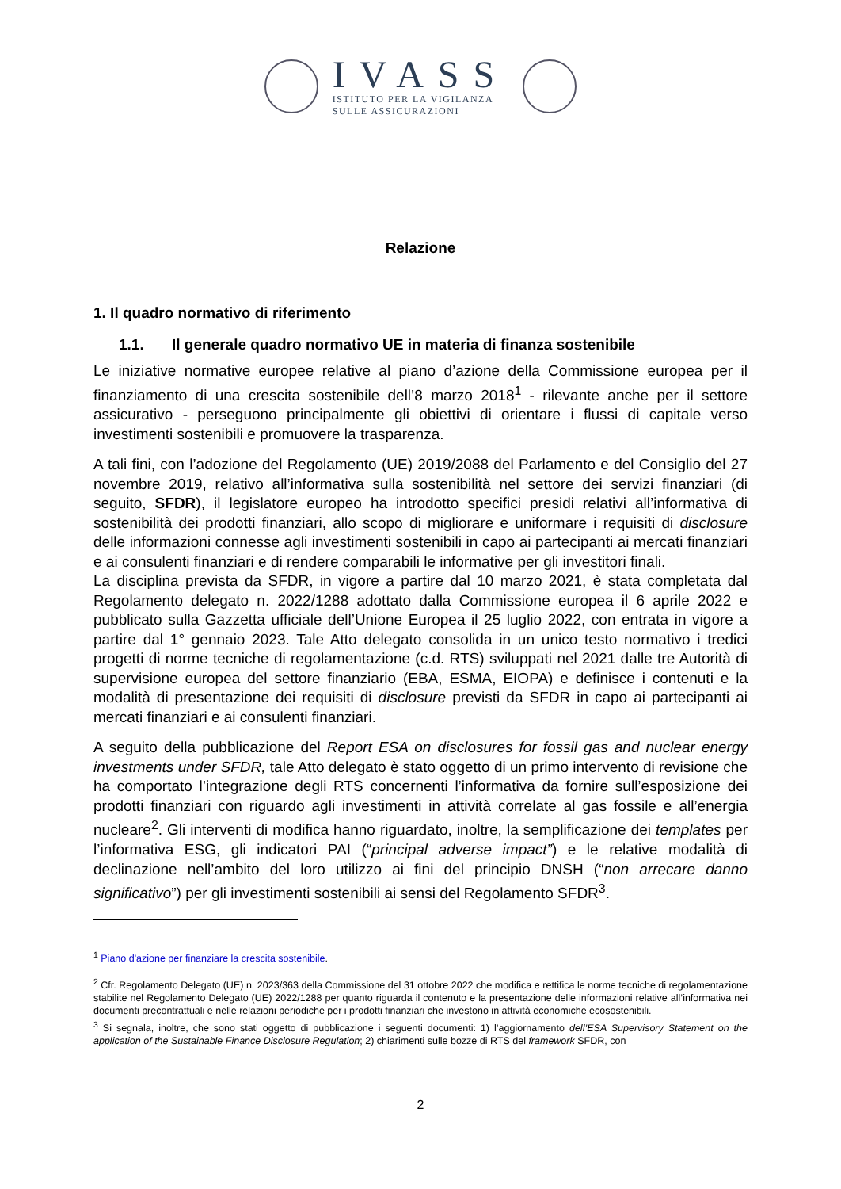IVASS
ISTITUTO PER LA VIGILANZA
SULLE ASSICURAZIONI
Relazione
1. Il quadro normativo di riferimento
1.1. Il generale quadro normativo UE in materia di finanza sostenibile
Le iniziative normative europee relative al piano d’azione della Commissione europea per il finanziamento di una crescita sostenibile dell’8 marzo 2018<sup>1</sup> - rilevante anche per il settore assicurativo - perseguono principalmente gli obiettivi di orientare i flussi di capitale verso investimenti sostenibili e promuovere la trasparenza.
A tali fini, con l’adozione del Regolamento (UE) 2019/2088 del Parlamento e del Consiglio del 27 novembre 2019, relativo all’informativa sulla sostenibilità nel settore dei servizi finanziari (di seguito, SFDR), il legislatore europeo ha introdotto specifici presidi relativi all’informativa di sostenibilità dei prodotti finanziari, allo scopo di migliorare e uniformare i requisiti di disclosure delle informazioni connesse agli investimenti sostenibili in capo ai partecipanti ai mercati finanziari e ai consulenti finanziari e di rendere comparabili le informative per gli investitori finali.
La disciplina prevista da SFDR, in vigore a partire dal 10 marzo 2021, è stata completata dal Regolamento delegato n. 2022/1288 adottato dalla Commissione europea il 6 aprile 2022 e pubblicato sulla Gazzetta ufficiale dell’Unione Europea il 25 luglio 2022, con entrata in vigore a partire dal 1° gennaio 2023. Tale Atto delegato consolida in un unico testo normativo i tredici progetti di norme tecniche di regolamentazione (c.d. RTS) sviluppati nel 2021 dalle tre Autorità di supervisione europea del settore finanziario (EBA, ESMA, EIOPA) e definisce i contenuti e la modalità di presentazione dei requisiti di disclosure previsti da SFDR in capo ai partecipanti ai mercati finanziari e ai consulenti finanziari.
A seguito della pubblicazione del Report ESA on disclosures for fossil gas and nuclear energy investments under SFDR, tale Atto delegato è stato oggetto di un primo intervento di revisione che ha comportato l’integrazione degli RTS concernenti l’informativa da fornire sull’esposizione dei prodotti finanziari con riguardo agli investimenti in attività correlate al gas fossile e all’energia nucleare<sup>2</sup>. Gli interventi di modifica hanno riguardato, inoltre, la semplificazione dei templates per l’informativa ESG, gli indicatori PAI (“principal adverse impact”) e le relative modalità di declinazione nell’ambito del loro utilizzo ai fini del principio DNSH (“non arrecare danno significativo”) per gli investimenti sostenibili ai sensi del Regolamento SFDR<sup>3</sup>.
<sup>1</sup> Piano d'azione per finanziare la crescita sostenibile.
<sup>2</sup> Cfr. Regolamento Delegato (UE) n. 2023/363 della Commissione del 31 ottobre 2022 che modifica e rettifica le norme tecniche di regolamentazione stabilite nel Regolamento Delegato (UE) 2022/1288 per quanto riguarda il contenuto e la presentazione delle informazioni relative all’informativa nei documenti precontrattuali e nelle relazioni periodiche per i prodotti finanziari che investono in attività economiche ecosostenibili.
<sup>3</sup> Si segnala, inoltre, che sono stati oggetto di pubblicazione i seguenti documenti: 1) l’aggiornamento dell’ESA Supervisory Statement on the application of the Sustainable Finance Disclosure Regulation; 2) chiarimenti sulle bozze di RTS del framework SFDR, con
2